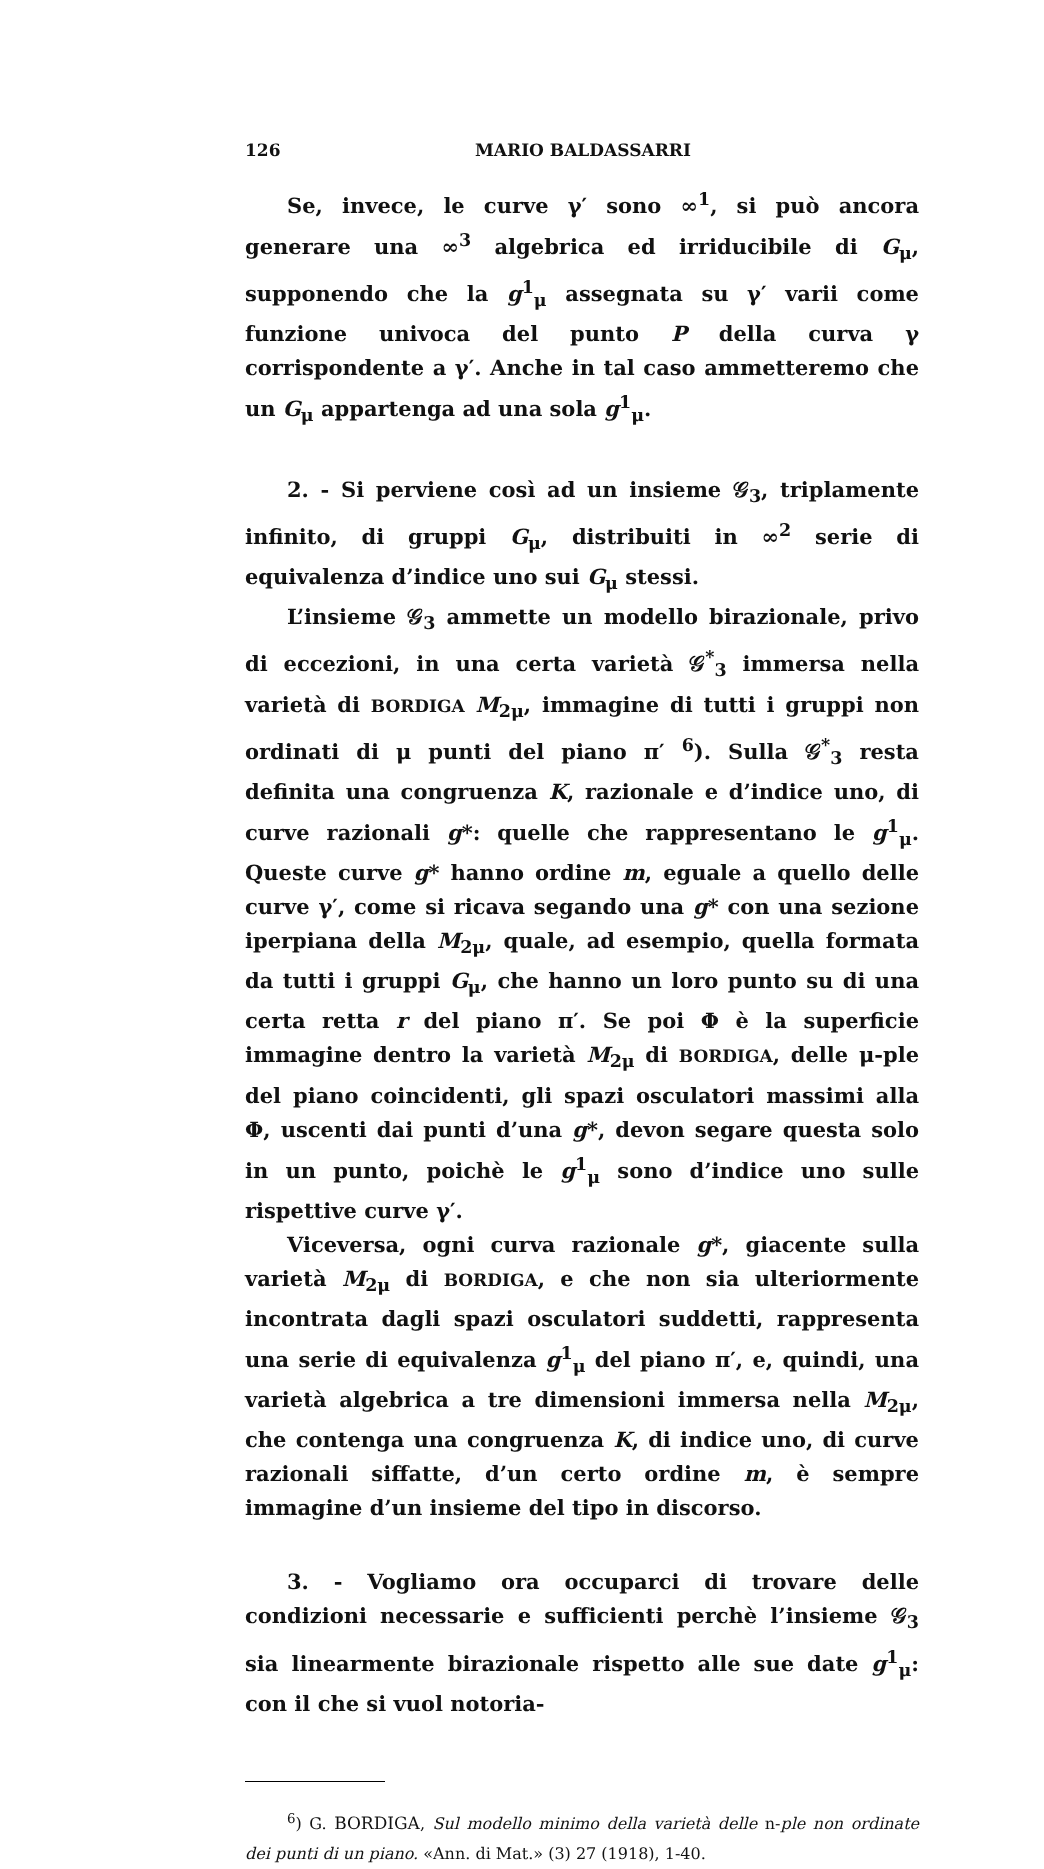126 MARIO BALDASSARRI
Se, invece, le curve γ′ sono ∞<sup>1</sup>, si può ancora generare una ∞<sup>3</sup> algebrica ed irriducibile di G<sub>μ</sub>, supponendo che la g<sup>1</sup><sub>μ</sub> assegnata su γ′ varii come funzione univoca del punto P della curva γ corrispondente a γ′. Anche in tal caso ammetteremo che un G<sub>μ</sub> appartenga ad una sola g<sup>1</sup><sub>μ</sub>.
2. - Si perviene così ad un insieme 𝒢<sub>3</sub>, triplamente infinito, di gruppi G<sub>μ</sub>, distribuiti in ∞<sup>2</sup> serie di equivalenza d’indice uno sui G<sub>μ</sub> stessi.
L’insieme 𝒢<sub>3</sub> ammette un modello birazionale, privo di eccezioni, in una certa varietà 𝒢<sup>*</sup><sub>3</sub> immersa nella varietà di BORDIGA M<sub>2μ</sub>, immagine di tutti i gruppi non ordinati di μ punti del piano π′ <sup>6</sup>). Sulla 𝒢<sup>*</sup><sub>3</sub> resta definita una congruenza K, razionale e d’indice uno, di curve razionali g*: quelle che rappresentano le g<sup>1</sup><sub>μ</sub>. Queste curve g* hanno ordine m, eguale a quello delle curve γ′, come si ricava segando una g* con una sezione iperpiana della M<sub>2μ</sub>, quale, ad esempio, quella formata da tutti i gruppi G<sub>μ</sub>, che hanno un loro punto su di una certa retta r del piano π′. Se poi Φ è la superficie immagine dentro la varietà M<sub>2μ</sub> di BORDIGA, delle μ-ple del piano coincidenti, gli spazi osculatori massimi alla Φ, uscenti dai punti d’una g*, devon segare questa solo in un punto, poichè le g<sup>1</sup><sub>μ</sub> sono d’indice uno sulle rispettive curve γ′.
Viceversa, ogni curva razionale g*, giacente sulla varietà M<sub>2μ</sub> di BORDIGA, e che non sia ulteriormente incontrata dagli spazi osculatori suddetti, rappresenta una serie di equivalenza g<sup>1</sup><sub>μ</sub> del piano π′, e, quindi, una varietà algebrica a tre dimensioni immersa nella M<sub>2μ</sub>, che contenga una congruenza K, di indice uno, di curve razionali siffatte, d’un certo ordine m, è sempre immagine d’un insieme del tipo in discorso.
3. - Vogliamo ora occuparci di trovare delle condizioni necessarie e sufficienti perchè l’insieme 𝒢<sub>3</sub> sia linearmente birazionale rispetto alle sue date g<sup>1</sup><sub>μ</sub>: con il che si vuol notoria-
<sup>6</sup>) G. BORDIGA, Sul modello minimo della varietà delle n-ple non ordinate dei punti di un piano. «Ann. di Mat.» (3) 27 (1918), 1-40.